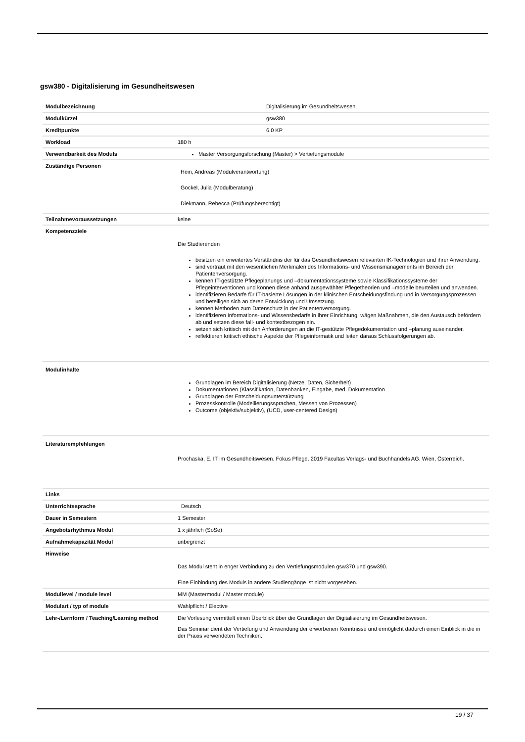gsw380 - Digitalisierung im Gesundheitswesen
| Modulbezeichnung | Digitalisierung im Gesundheitswesen |
| Modulkürzel | gsw380 |
| Kreditpunkte | 6.0 KP |
| Workload | 180 h |
| Verwendbarkeit des Moduls | Master Versorgungsforschung (Master) > Vertiefungsmodule |
| Zuständige Personen | Hein, Andreas (Modulverantwortung) Gockel, Julia (Modulberatung) Diekmann, Rebecca (Prüfungsberechtigt) |
| Teilnahmevoraussetzungen | keine |
| Kompetenzziele | Die Studierenden besitzen ein erweitertes Verständnis der für das Gesundheitswesen relevanten IK-Technologien und ihrer Anwendung. sind vertraut mit den wesentlichen Merkmalen des Informations- und Wissensmanagements im Bereich der Patientenversorgung. kennen IT-gestützte Pflegeplanungs und –dokumentationssysteme sowie Klassifikationssysteme der Pflegeinterventionen und können diese anhand ausgewählter Pflegetheorien und –modelle beurteilen und anwenden. identifizieren Bedarfe für IT-basierte Lösungen in der klinischen Entscheidungsfindung und in Versorgungsprozessen und beteiligen sich an deren Entwicklung und Umsetzung. kennen Methoden zum Datenschutz in der Patientenversorgung. identifizieren Informations- und Wissensbedarfe in ihrer Einrichtung, wägen Maßnahmen, die den Austausch befördern ab und setzen diese fall- und kontextbezogen ein. setzen sich kritisch mit den Anforderungen an die IT-gestützte Pflegedokumentation und –planung auseinander. reflektieren kritisch ethische Aspekte der Pflegeinformatik und leiten daraus Schlussfolgerungen ab. |
| Modulinhalte | Grundlagen im Bereich Digitalisierung (Netze, Daten, Sicherheit) Dokumentationen (Klassifikation, Datenbanken, Eingabe, med. Dokumentation Grundlagen der Entscheidungsunterstützung Prozesskontrolle (Modellierungssprachen, Messen von Prozessen) Outcome (objektiv/subjektiv), (UCD, user-centered Design) |
| Literaturempfehlungen | Prochaska, E. IT im Gesundheitswesen. Fokus Pflege. 2019 Facultas Verlags- und Buchhandels AG. Wien, Österreich. |
| Links | |
| Unterrichtssprache | Deutsch |
| Dauer in Semestern | 1 Semester |
| Angebotsrhythmus Modul | 1 x jährlich (SoSe) |
| Aufnahmekapazität Modul | unbegrenzt |
| Hinweise | Das Modul steht in enger Verbindung zu den Vertiefungsmodulen gsw370 und gsw390. Eine Einbindung des Moduls in andere Studiengänge ist nicht vorgesehen. |
| Modullevel / module level | MM (Mastermodul / Master module) |
| Modulart / typ of module | Wahlpflicht / Elective |
| Lehr-/Lernform / Teaching/Learning method | Die Vorlesung vermittelt einen Überblick über die Grundlagen der Digitalisierung im Gesundheitswesen. Das Seminar dient der Vertiefung und Anwendung der erworbenen Kenntnisse und ermöglicht dadurch einen Einblick in die in der Praxis verwendeten Techniken. |
19 / 37